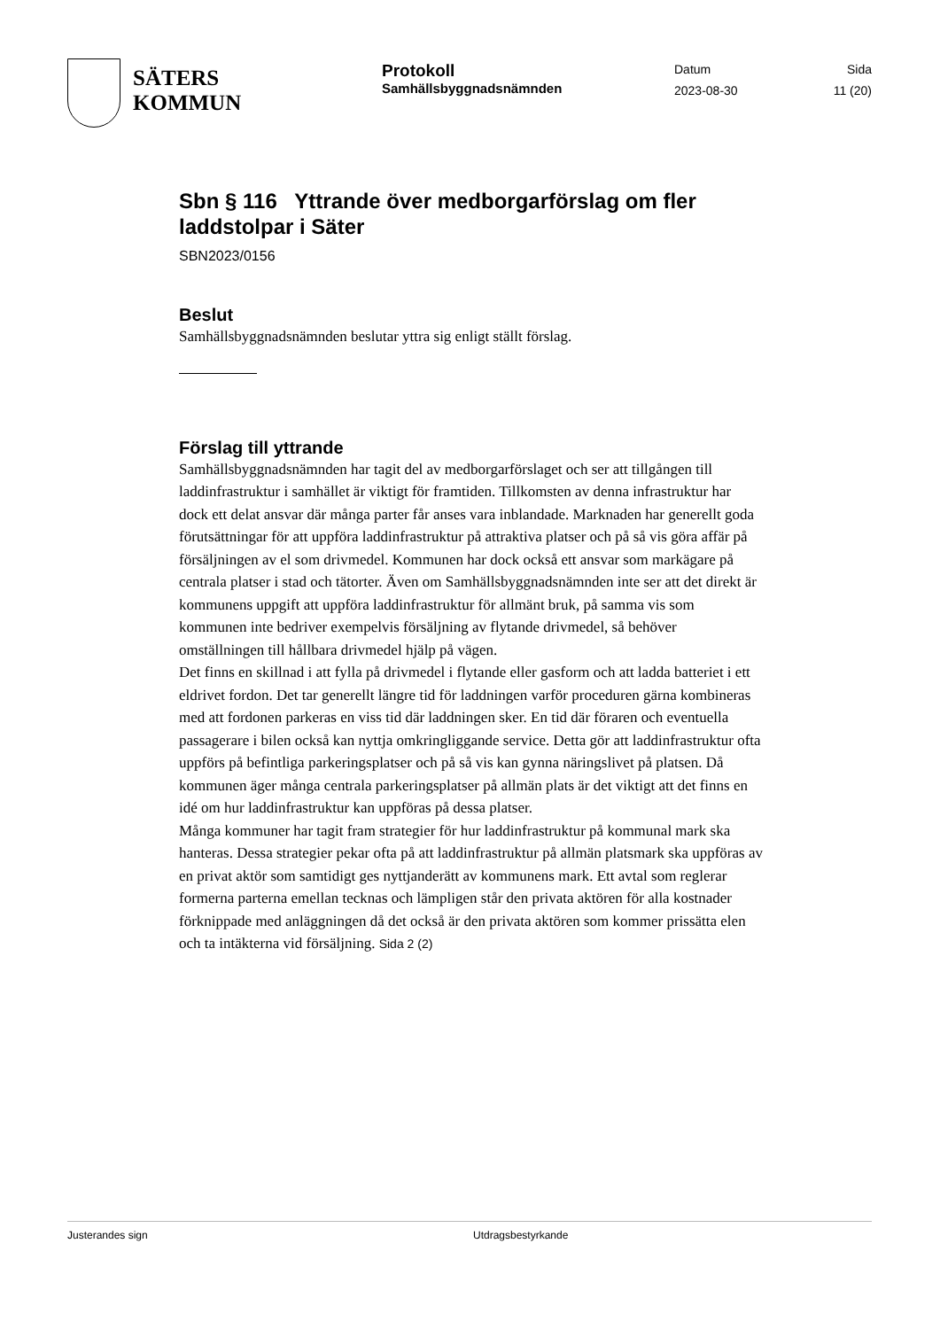SÄTERS
KOMMUN
Protokoll
Samhällsbyggnadsnämnden
Datum
2023-08-30
Sida
11 (20)
Sbn § 116 Yttrande över medborgarförslag om fler laddstolpar i Säter
SBN2023/0156
Beslut
Samhällsbyggnadsnämnden beslutar yttra sig enligt ställt förslag.
Förslag till yttrande
Samhällsbyggnadsnämnden har tagit del av medborgarförslaget och ser att tillgången till laddinfrastruktur i samhället är viktigt för framtiden. Tillkomsten av denna infrastruktur har dock ett delat ansvar där många parter får anses vara inblandade. Marknaden har generellt goda förutsättningar för att uppföra laddinfrastruktur på attraktiva platser och på så vis göra affär på försäljningen av el som drivmedel. Kommunen har dock också ett ansvar som markägare på centrala platser i stad och tätorter. Även om Samhällsbyggnadsnämnden inte ser att det direkt är kommunens uppgift att uppföra laddinfrastruktur för allmänt bruk, på samma vis som kommunen inte bedriver exempelvis försäljning av flytande drivmedel, så behöver omställningen till hållbara drivmedel hjälp på vägen.
Det finns en skillnad i att fylla på drivmedel i flytande eller gasform och att ladda batteriet i ett eldrivet fordon. Det tar generellt längre tid för laddningen varför proceduren gärna kombineras med att fordonen parkeras en viss tid där laddningen sker. En tid där föraren och eventuella passagerare i bilen också kan nyttja omkringliggande service. Detta gör att laddinfrastruktur ofta uppförs på befintliga parkeringsplatser och på så vis kan gynna näringslivet på platsen. Då kommunen äger många centrala parkeringsplatser på allmän plats är det viktigt att det finns en idé om hur laddinfrastruktur kan uppföras på dessa platser.
Många kommuner har tagit fram strategier för hur laddinfrastruktur på kommunal mark ska hanteras. Dessa strategier pekar ofta på att laddinfrastruktur på allmän platsmark ska uppföras av en privat aktör som samtidigt ges nyttjanderätt av kommunens mark. Ett avtal som reglerar formerna parterna emellan tecknas och lämpligen står den privata aktören för alla kostnader förknippade med anläggningen då det också är den privata aktören som kommer prissätta elen och ta intäkterna vid försäljning. Sida 2 (2)
Justerandes sign Utdragsbestyrkande